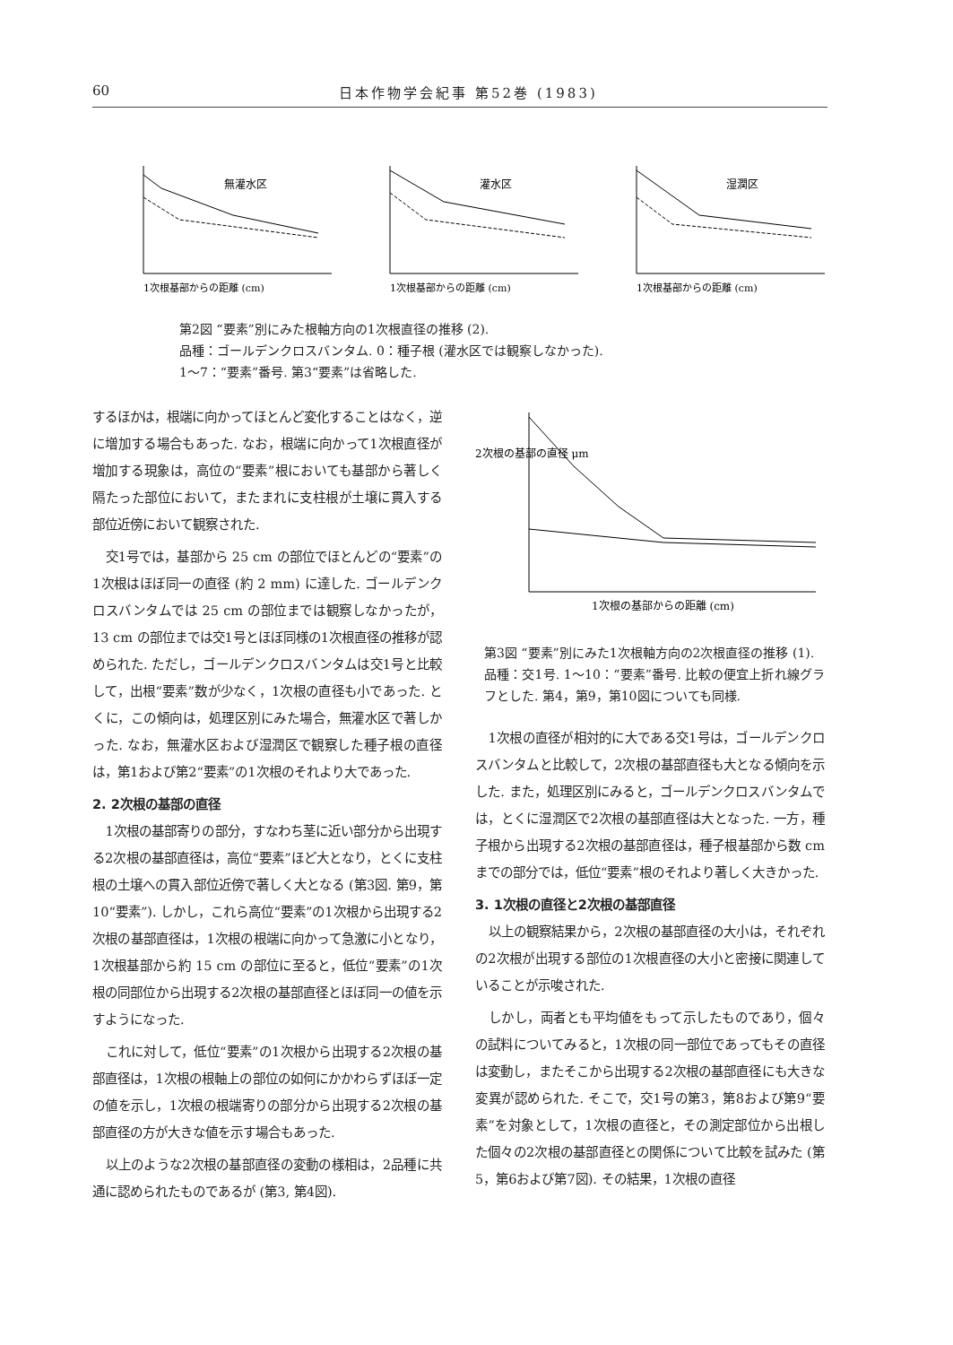60 日本作物学会紀事 第52巻 (1983)
無灌水区
1次根基部からの距離 (cm)
灌水区
1次根基部からの距離 (cm)
湿潤区
1次根基部からの距離 (cm)
第2図 “要素”別にみた根軸方向の1次根直径の推移 (2).
品種：ゴールデンクロスバンタム. 0：種子根 (灌水区では観察しなかった).
1～7：“要素”番号. 第3“要素”は省略した.
するほかは，根端に向かってほとんど変化することはなく，逆に増加する場合もあった. なお，根端に向かって1次根直径が増加する現象は，高位の“要素”根においても基部から著しく隔たった部位において，またまれに支柱根が土壌に貫入する部位近傍において観察された.
交1号では，基部から 25 cm の部位でほとんどの“要素”の1次根はほぼ同一の直径 (約 2 mm) に達した. ゴールデンクロスバンタムでは 25 cm の部位までは観察しなかったが，13 cm の部位までは交1号とほぼ同様の1次根直径の推移が認められた. ただし，ゴールデンクロスバンタムは交1号と比較して，出根“要素”数が少なく，1次根の直径も小であった. とくに，この傾向は，処理区別にみた場合，無灌水区で著しかった. なお，無灌水区および湿潤区で観察した種子根の直径は，第1および第2“要素”の1次根のそれより大であった.
2. 2次根の基部の直径
1次根の基部寄りの部分，すなわち茎に近い部分から出現する2次根の基部直径は，高位“要素”ほど大となり，とくに支柱根の土壌への貫入部位近傍で著しく大となる (第3図. 第9，第10“要素”). しかし，これら高位“要素”の1次根から出現する2次根の基部直径は，1次根の根端に向かって急激に小となり，1次根基部から約 15 cm の部位に至ると，低位“要素”の1次根の同部位から出現する2次根の基部直径とほぼ同一の値を示すようになった.
これに対して，低位“要素”の1次根から出現する2次根の基部直径は，1次根の根軸上の部位の如何にかかわらずほぼ一定の値を示し，1次根の根端寄りの部分から出現する2次根の基部直径の方が大きな値を示す場合もあった.
以上のような2次根の基部直径の変動の様相は，2品種に共通に認められたものであるが (第3, 第4図).
1次根の基部からの距離 (cm)
2次根の基部の直径 μm
第3図 “要素”別にみた1次根軸方向の2次根直径の推移 (1).
品種：交1号. 1～10：“要素”番号. 比較の便宜上折れ線グラフとした. 第4，第9，第10図についても同様.
1次根の直径が相対的に大である交1号は，ゴールデンクロスバンタムと比較して，2次根の基部直径も大となる傾向を示した. また，処理区別にみると，ゴールデンクロスバンタムでは，とくに湿潤区で2次根の基部直径は大となった. 一方，種子根から出現する2次根の基部直径は，種子根基部から数 cm までの部分では，低位“要素”根のそれより著しく大きかった.
3. 1次根の直径と2次根の基部直径
以上の観察結果から，2次根の基部直径の大小は，それぞれの2次根が出現する部位の1次根直径の大小と密接に関連していることが示唆された.
しかし，両者とも平均値をもって示したものであり，個々の試料についてみると，1次根の同一部位であってもその直径は変動し，またそこから出現する2次根の基部直径にも大きな変異が認められた. そこで，交1号の第3，第8および第9“要素”を対象として，1次根の直径と，その測定部位から出根した個々の2次根の基部直径との関係について比較を試みた (第5，第6および第7図). その結果，1次根の直径